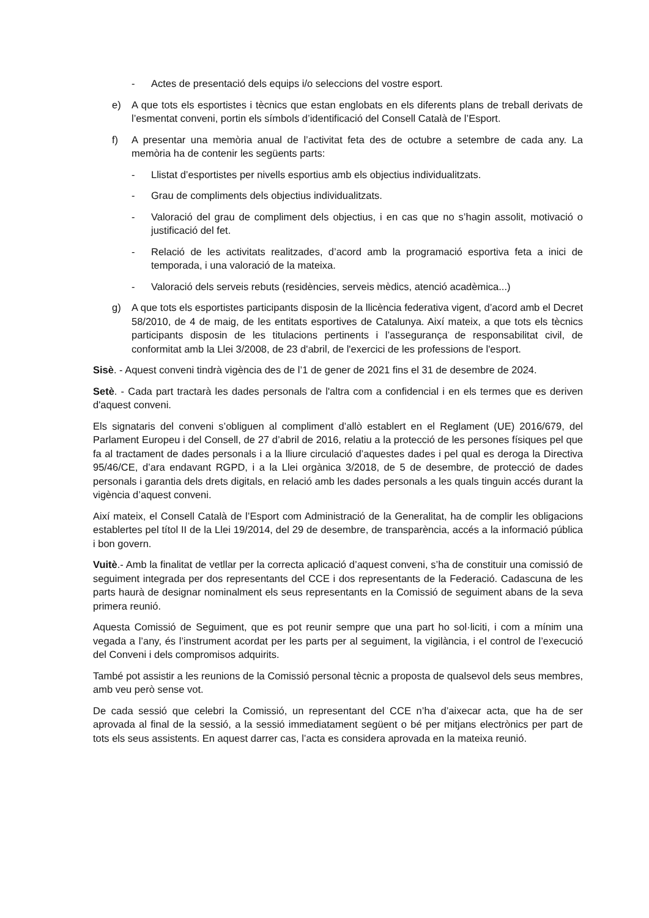- Actes de presentació dels equips i/o seleccions del vostre esport.
e) A que tots els esportistes i tècnics que estan englobats en els diferents plans de treball derivats de l’esmentat conveni, portin els símbols d’identificació del Consell Català de l’Esport.
f) A presentar una memòria anual de l’activitat feta des de octubre a setembre de cada any. La memòria ha de contenir les següents parts:
- Llistat d’esportistes per nivells esportius amb els objectius individualitzats.
- Grau de compliments dels objectius individualitzats.
- Valoració del grau de compliment dels objectius, i en cas que no s’hagin assolit, motivació o justificació del fet.
- Relació de les activitats realitzades, d’acord amb la programació esportiva feta a inici de temporada, i una valoració de la mateixa.
- Valoració dels serveis rebuts (residències, serveis mèdics, atenció acadèmica...)
g) A que tots els esportistes participants disposin de la llicència federativa vigent, d’acord amb el Decret 58/2010, de 4 de maig, de les entitats esportives de Catalunya. Així mateix, a que tots els tècnics participants disposin de les titulacions pertinents i l’assegurança de responsabilitat civil, de conformitat amb la Llei 3/2008, de 23 d'abril, de l'exercici de les professions de l'esport.
Sisè. - Aquest conveni tindrà vigència des de l’1 de gener de 2021 fins el 31 de desembre de 2024.
Setè. - Cada part tractarà les dades personals de l'altra com a confidencial i en els termes que es deriven d'aquest conveni.
Els signataris del conveni s’obliguen al compliment d’allò establert en el Reglament (UE) 2016/679, del Parlament Europeu i del Consell, de 27 d’abril de 2016, relatiu a la protecció de les persones físiques pel que fa al tractament de dades personals i a la lliure circulació d’aquestes dades i pel qual es deroga la Directiva 95/46/CE, d’ara endavant RGPD, i a la Llei orgànica 3/2018, de 5 de desembre, de protecció de dades personals i garantia dels drets digitals, en relació amb les dades personals a les quals tinguin accés durant la vigència d’aquest conveni.
Així mateix, el Consell Català de l’Esport com Administració de la Generalitat, ha de complir les obligacions establertes pel títol II de la Llei 19/2014, del 29 de desembre, de transparència, accés a la informació pública i bon govern.
Vuitè.- Amb la finalitat de vetllar per la correcta aplicació d’aquest conveni, s’ha de constituir una comissió de seguiment integrada per dos representants del CCE i dos representants de la Federació. Cadascuna de les parts haurà de designar nominalment els seus representants en la Comissió de seguiment abans de la seva primera reunió.
Aquesta Comissió de Seguiment, que es pot reunir sempre que una part ho sol·liciti, i com a mínim una vegada a l’any, és l’instrument acordat per les parts per al seguiment, la vigilància, i el control de l’execució del Conveni i dels compromisos adquirits.
També pot assistir a les reunions de la Comissió personal tècnic a proposta de qualsevol dels seus membres, amb veu però sense vot.
De cada sessió que celebri la Comissió, un representant del CCE n’ha d’aixecar acta, que ha de ser aprovada al final de la sessió, a la sessió immediatament següent o bé per mitjans electrònics per part de tots els seus assistents. En aquest darrer cas, l’acta es considera aprovada en la mateixa reunió.